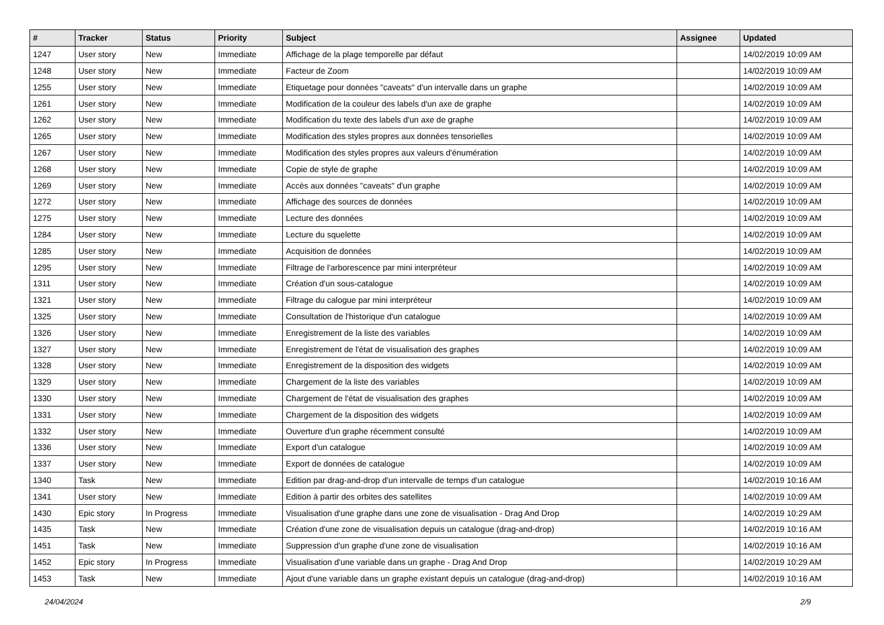| # | Tracker | Status | Priority | Subject | Assignee | Updated |
| --- | --- | --- | --- | --- | --- | --- |
| 1247 | User story | New | Immediate | Affichage de la plage temporelle par défaut | | 14/02/2019 10:09 AM |
| 1248 | User story | New | Immediate | Facteur de Zoom | | 14/02/2019 10:09 AM |
| 1255 | User story | New | Immediate | Etiquetage pour données "caveats" d'un intervalle dans un graphe | | 14/02/2019 10:09 AM |
| 1261 | User story | New | Immediate | Modification de la couleur des labels d'un axe de graphe | | 14/02/2019 10:09 AM |
| 1262 | User story | New | Immediate | Modification du texte des labels d'un axe de graphe | | 14/02/2019 10:09 AM |
| 1265 | User story | New | Immediate | Modification des styles propres aux données tensorielles | | 14/02/2019 10:09 AM |
| 1267 | User story | New | Immediate | Modification des styles propres aux valeurs d'énumération | | 14/02/2019 10:09 AM |
| 1268 | User story | New | Immediate | Copie de style de graphe | | 14/02/2019 10:09 AM |
| 1269 | User story | New | Immediate | Accès aux données "caveats" d'un graphe | | 14/02/2019 10:09 AM |
| 1272 | User story | New | Immediate | Affichage des sources de données | | 14/02/2019 10:09 AM |
| 1275 | User story | New | Immediate | Lecture des données | | 14/02/2019 10:09 AM |
| 1284 | User story | New | Immediate | Lecture du squelette | | 14/02/2019 10:09 AM |
| 1285 | User story | New | Immediate | Acquisition de données | | 14/02/2019 10:09 AM |
| 1295 | User story | New | Immediate | Filtrage de l'arborescence par mini interpréteur | | 14/02/2019 10:09 AM |
| 1311 | User story | New | Immediate | Création d'un sous-catalogue | | 14/02/2019 10:09 AM |
| 1321 | User story | New | Immediate | Filtrage du calogue par mini interpréteur | | 14/02/2019 10:09 AM |
| 1325 | User story | New | Immediate | Consultation de l'historique d'un catalogue | | 14/02/2019 10:09 AM |
| 1326 | User story | New | Immediate | Enregistrement de la liste des variables | | 14/02/2019 10:09 AM |
| 1327 | User story | New | Immediate | Enregistrement de l'état de visualisation des graphes | | 14/02/2019 10:09 AM |
| 1328 | User story | New | Immediate | Enregistrement de la disposition des widgets | | 14/02/2019 10:09 AM |
| 1329 | User story | New | Immediate | Chargement de la liste des variables | | 14/02/2019 10:09 AM |
| 1330 | User story | New | Immediate | Chargement de l'état de visualisation des graphes | | 14/02/2019 10:09 AM |
| 1331 | User story | New | Immediate | Chargement de la disposition des widgets | | 14/02/2019 10:09 AM |
| 1332 | User story | New | Immediate | Ouverture d'un graphe récemment consulté | | 14/02/2019 10:09 AM |
| 1336 | User story | New | Immediate | Export d'un catalogue | | 14/02/2019 10:09 AM |
| 1337 | User story | New | Immediate | Export de données de catalogue | | 14/02/2019 10:09 AM |
| 1340 | Task | New | Immediate | Edition par drag-and-drop d'un intervalle de temps d'un catalogue | | 14/02/2019 10:16 AM |
| 1341 | User story | New | Immediate | Edition à partir des orbites des satellites | | 14/02/2019 10:09 AM |
| 1430 | Epic story | In Progress | Immediate | Visualisation d'une graphe dans une zone de visualisation - Drag And Drop | | 14/02/2019 10:29 AM |
| 1435 | Task | New | Immediate | Création d'une zone de visualisation depuis un catalogue (drag-and-drop) | | 14/02/2019 10:16 AM |
| 1451 | Task | New | Immediate | Suppression d'un graphe d'une zone de visualisation | | 14/02/2019 10:16 AM |
| 1452 | Epic story | In Progress | Immediate | Visualisation d'une variable dans un graphe - Drag And Drop | | 14/02/2019 10:29 AM |
| 1453 | Task | New | Immediate | Ajout d'une variable dans un graphe existant depuis un catalogue (drag-and-drop) | | 14/02/2019 10:16 AM |
24/04/2024 2/9